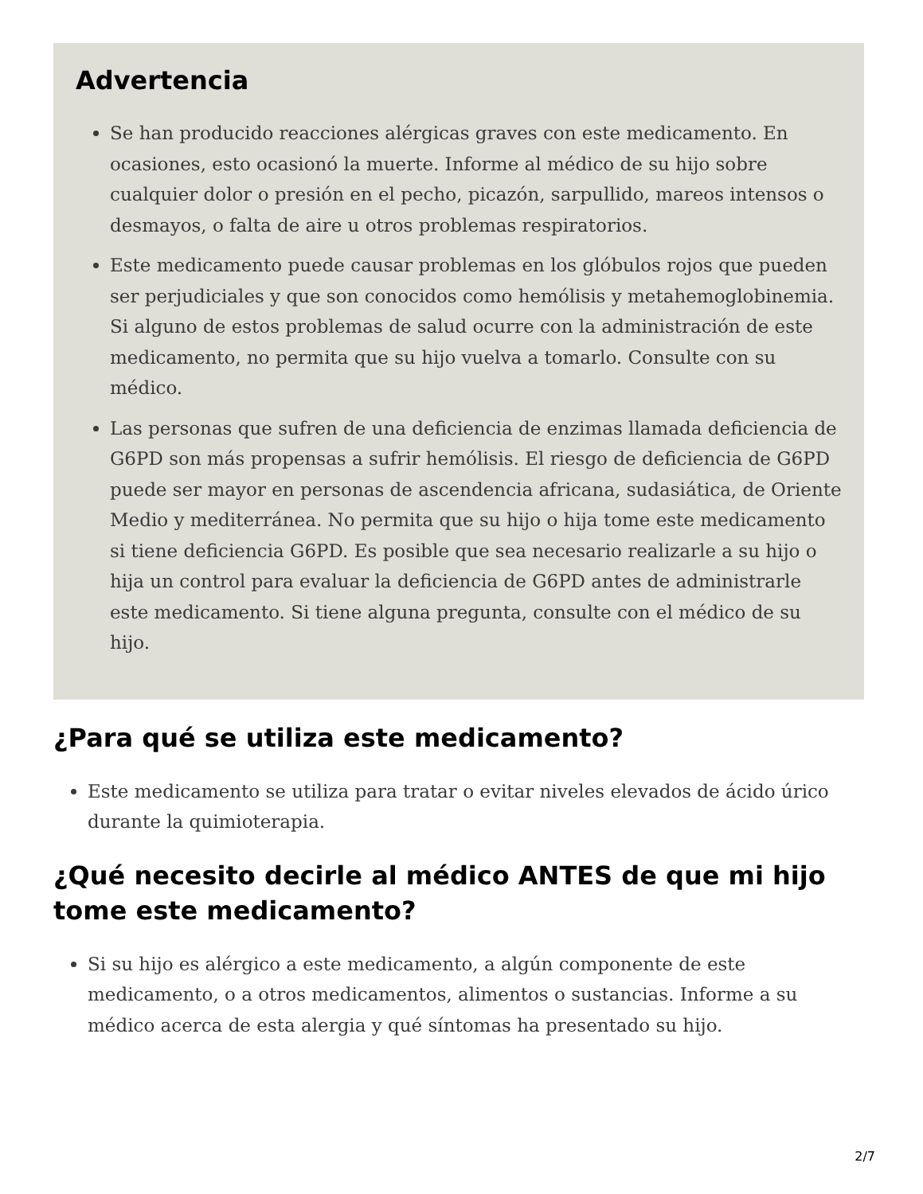Advertencia
Se han producido reacciones alérgicas graves con este medicamento. En ocasiones, esto ocasionó la muerte. Informe al médico de su hijo sobre cualquier dolor o presión en el pecho, picazón, sarpullido, mareos intensos o desmayos, o falta de aire u otros problemas respiratorios.
Este medicamento puede causar problemas en los glóbulos rojos que pueden ser perjudiciales y que son conocidos como hemólisis y metahemoglobinemia. Si alguno de estos problemas de salud ocurre con la administración de este medicamento, no permita que su hijo vuelva a tomarlo. Consulte con su médico.
Las personas que sufren de una deficiencia de enzimas llamada deficiencia de G6PD son más propensas a sufrir hemólisis. El riesgo de deficiencia de G6PD puede ser mayor en personas de ascendencia africana, sudasiática, de Oriente Medio y mediterránea. No permita que su hijo o hija tome este medicamento si tiene deficiencia G6PD. Es posible que sea necesario realizarle a su hijo o hija un control para evaluar la deficiencia de G6PD antes de administrarle este medicamento. Si tiene alguna pregunta, consulte con el médico de su hijo.
¿Para qué se utiliza este medicamento?
Este medicamento se utiliza para tratar o evitar niveles elevados de ácido úrico durante la quimioterapia.
¿Qué necesito decirle al médico ANTES de que mi hijo tome este medicamento?
Si su hijo es alérgico a este medicamento, a algún componente de este medicamento, o a otros medicamentos, alimentos o sustancias. Informe a su médico acerca de esta alergia y qué síntomas ha presentado su hijo.
2/7